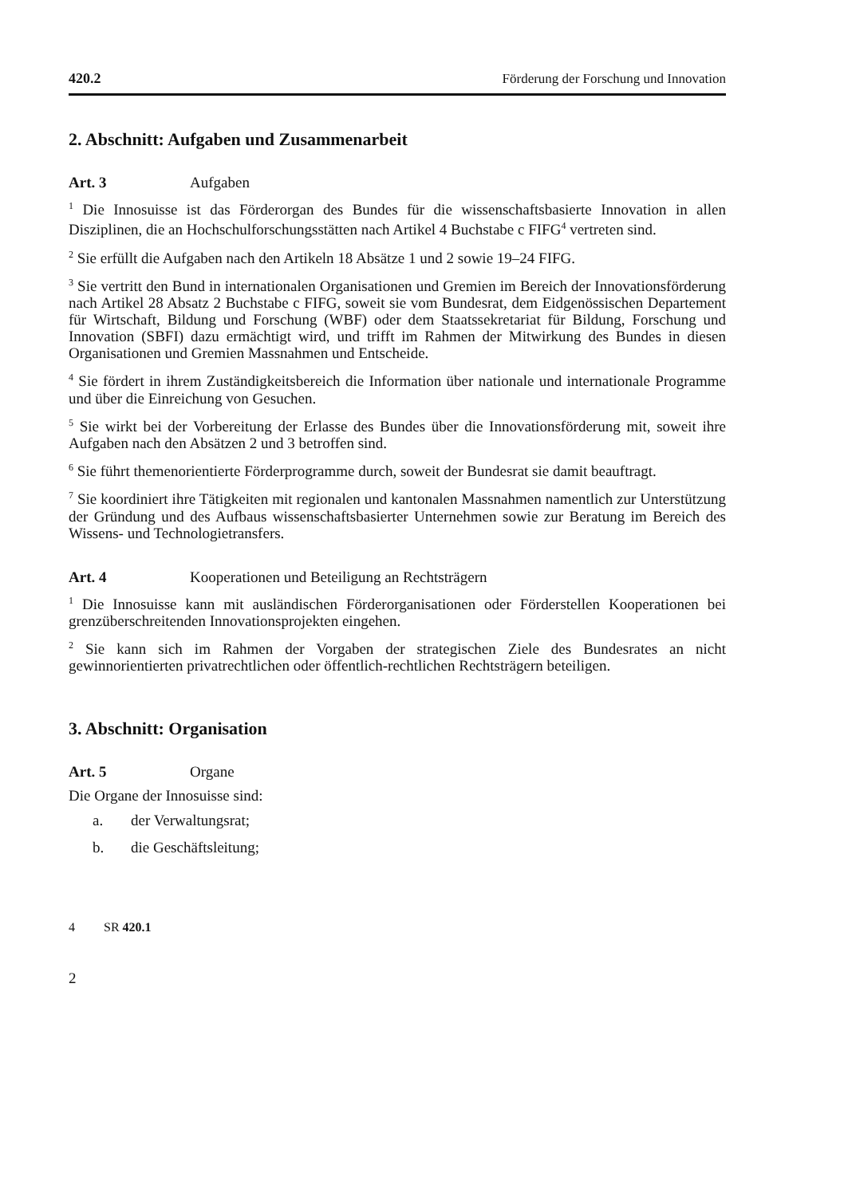420.2 Förderung der Forschung und Innovation
2. Abschnitt: Aufgaben und Zusammenarbeit
Art. 3 Aufgaben
<sup>1</sup> Die Innosuisse ist das Förderorgan des Bundes für die wissenschaftsbasierte Innovation in allen Disziplinen, die an Hochschulforschungsstätten nach Artikel 4 Buchstabe c FIFG<sup>4</sup> vertreten sind.
<sup>2</sup> Sie erfüllt die Aufgaben nach den Artikeln 18 Absätze 1 und 2 sowie 19–24 FIFG.
<sup>3</sup> Sie vertritt den Bund in internationalen Organisationen und Gremien im Bereich der Innovationsförderung nach Artikel 28 Absatz 2 Buchstabe c FIFG, soweit sie vom Bundesrat, dem Eidgenössischen Departement für Wirtschaft, Bildung und Forschung (WBF) oder dem Staatssekretariat für Bildung, Forschung und Innovation (SBFI) dazu ermächtigt wird, und trifft im Rahmen der Mitwirkung des Bundes in diesen Organisationen und Gremien Massnahmen und Entscheide.
<sup>4</sup> Sie fördert in ihrem Zuständigkeitsbereich die Information über nationale und internationale Programme und über die Einreichung von Gesuchen.
<sup>5</sup> Sie wirkt bei der Vorbereitung der Erlasse des Bundes über die Innovationsförderung mit, soweit ihre Aufgaben nach den Absätzen 2 und 3 betroffen sind.
<sup>6</sup> Sie führt themenorientierte Förderprogramme durch, soweit der Bundesrat sie damit beauftragt.
<sup>7</sup> Sie koordiniert ihre Tätigkeiten mit regionalen und kantonalen Massnahmen namentlich zur Unterstützung der Gründung und des Aufbaus wissenschaftsbasierter Unternehmen sowie zur Beratung im Bereich des Wissens- und Technologietransfers.
Art. 4 Kooperationen und Beteiligung an Rechtsträgern
<sup>1</sup> Die Innosuisse kann mit ausländischen Förderorganisationen oder Förderstellen Kooperationen bei grenzüberschreitenden Innovationsprojekten eingehen.
<sup>2</sup> Sie kann sich im Rahmen der Vorgaben der strategischen Ziele des Bundesrates an nicht gewinnorientierten privatrechtlichen oder öffentlich-rechtlichen Rechtsträgern beteiligen.
3. Abschnitt: Organisation
Art. 5 Organe
Die Organe der Innosuisse sind:
a. der Verwaltungsrat;
b. die Geschäftsleitung;
4 SR 420.1
2